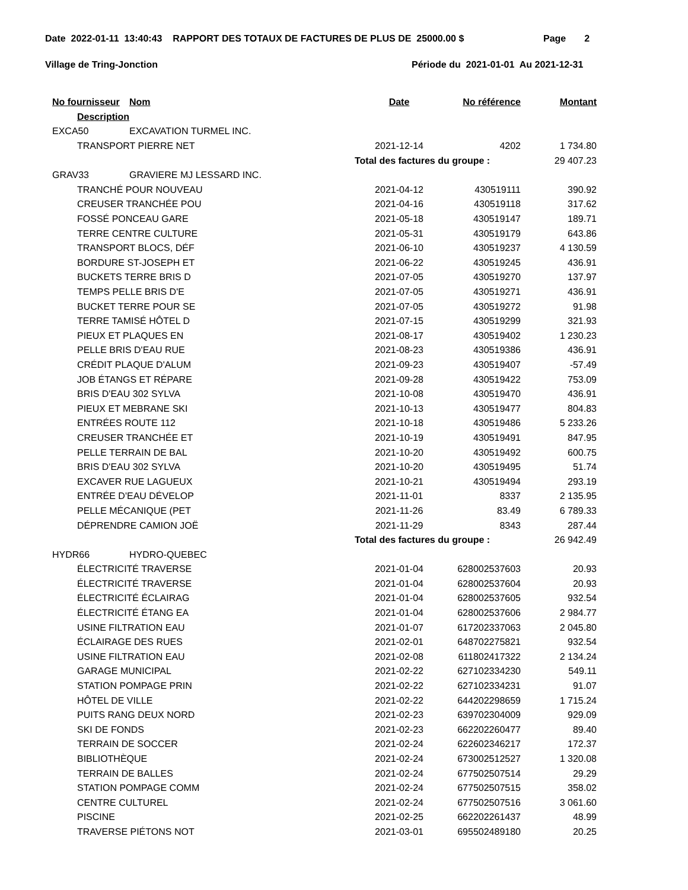Date 2022-01-11 13:40:43 RAPPORT DES TOTAUX DE FACTURES DE PLUS DE 25000.00 $ Page 2
Village de Tring-Jonction Période du 2021-01-01 Au 2021-12-31
| No fournisseur | Nom | Date | No référence | Montant |
| --- | --- | --- | --- | --- |
| Description | | | | |
| EXCA50 | EXCAVATION TURMEL INC. | | | |
| TRANSPORT PIERRE NET | | 2021-12-14 | 4202 | 1 734.80 |
| | | Total des factures du groupe : | | 29 407.23 |
| GRAV33 | GRAVIERE MJ LESSARD INC. | | | |
| TRANCHÉ POUR NOUVEAU | | 2021-04-12 | 430519111 | 390.92 |
| CREUSER TRANCHÉE POU | | 2021-04-16 | 430519118 | 317.62 |
| FOSSÉ PONCEAU GARE | | 2021-05-18 | 430519147 | 189.71 |
| TERRE CENTRE CULTURE | | 2021-05-31 | 430519179 | 643.86 |
| TRANSPORT BLOCS, DÉF | | 2021-06-10 | 430519237 | 4 130.59 |
| BORDURE ST-JOSEPH ET | | 2021-06-22 | 430519245 | 436.91 |
| BUCKETS TERRE BRIS D | | 2021-07-05 | 430519270 | 137.97 |
| TEMPS PELLE BRIS D'E | | 2021-07-05 | 430519271 | 436.91 |
| BUCKET TERRE POUR SE | | 2021-07-05 | 430519272 | 91.98 |
| TERRE TAMISÉ HÔTEL D | | 2021-07-15 | 430519299 | 321.93 |
| PIEUX ET PLAQUES EN | | 2021-08-17 | 430519402 | 1 230.23 |
| PELLE BRIS D'EAU RUE | | 2021-08-23 | 430519386 | 436.91 |
| CRÉDIT PLAQUE D'ALUM | | 2021-09-23 | 430519407 | -57.49 |
| JOB ÉTANGS ET RÉPARE | | 2021-09-28 | 430519422 | 753.09 |
| BRIS D'EAU 302 SYLVA | | 2021-10-08 | 430519470 | 436.91 |
| PIEUX ET MEBRANE SKI | | 2021-10-13 | 430519477 | 804.83 |
| ENTRÉES ROUTE 112 | | 2021-10-18 | 430519486 | 5 233.26 |
| CREUSER TRANCHÉE ET | | 2021-10-19 | 430519491 | 847.95 |
| PELLE TERRAIN DE BAL | | 2021-10-20 | 430519492 | 600.75 |
| BRIS D'EAU 302 SYLVA | | 2021-10-20 | 430519495 | 51.74 |
| EXCAVER RUE LAGUEUX | | 2021-10-21 | 430519494 | 293.19 |
| ENTRÉE D'EAU DÉVELOP | | 2021-11-01 | 8337 | 2 135.95 |
| PELLE MÉCANIQUE (PET | | 2021-11-26 | 83.49 | 6 789.33 |
| DÉPRENDRE CAMION JOË | | 2021-11-29 | 8343 | 287.44 |
| | | Total des factures du groupe : | | 26 942.49 |
| HYDR66 | HYDRO-QUEBEC | | | |
| ÉLECTRICITÉ TRAVERSE | | 2021-01-04 | 628002537603 | 20.93 |
| ÉLECTRICITÉ TRAVERSE | | 2021-01-04 | 628002537604 | 20.93 |
| ÉLECTRICITÉ ÉCLAIRAG | | 2021-01-04 | 628002537605 | 932.54 |
| ÉLECTRICITÉ ÉTANG EA | | 2021-01-04 | 628002537606 | 2 984.77 |
| USINE FILTRATION EAU | | 2021-01-07 | 617202337063 | 2 045.80 |
| ÉCLAIRAGE DES RUES | | 2021-02-01 | 648702275821 | 932.54 |
| USINE FILTRATION EAU | | 2021-02-08 | 611802417322 | 2 134.24 |
| GARAGE MUNICIPAL | | 2021-02-22 | 627102334230 | 549.11 |
| STATION POMPAGE PRIN | | 2021-02-22 | 627102334231 | 91.07 |
| HÔTEL DE VILLE | | 2021-02-22 | 644202298659 | 1 715.24 |
| PUITS RANG DEUX NORD | | 2021-02-23 | 639702304009 | 929.09 |
| SKI DE FONDS | | 2021-02-23 | 662202260477 | 89.40 |
| TERRAIN DE SOCCER | | 2021-02-24 | 622602346217 | 172.37 |
| BIBLIOTHÈQUE | | 2021-02-24 | 673002512527 | 1 320.08 |
| TERRAIN DE BALLES | | 2021-02-24 | 677502507514 | 29.29 |
| STATION POMPAGE COMM | | 2021-02-24 | 677502507515 | 358.02 |
| CENTRE CULTUREL | | 2021-02-24 | 677502507516 | 3 061.60 |
| PISCINE | | 2021-02-25 | 662202261437 | 48.99 |
| TRAVERSE PIÉTONS NOT | | 2021-03-01 | 695502489180 | 20.25 |